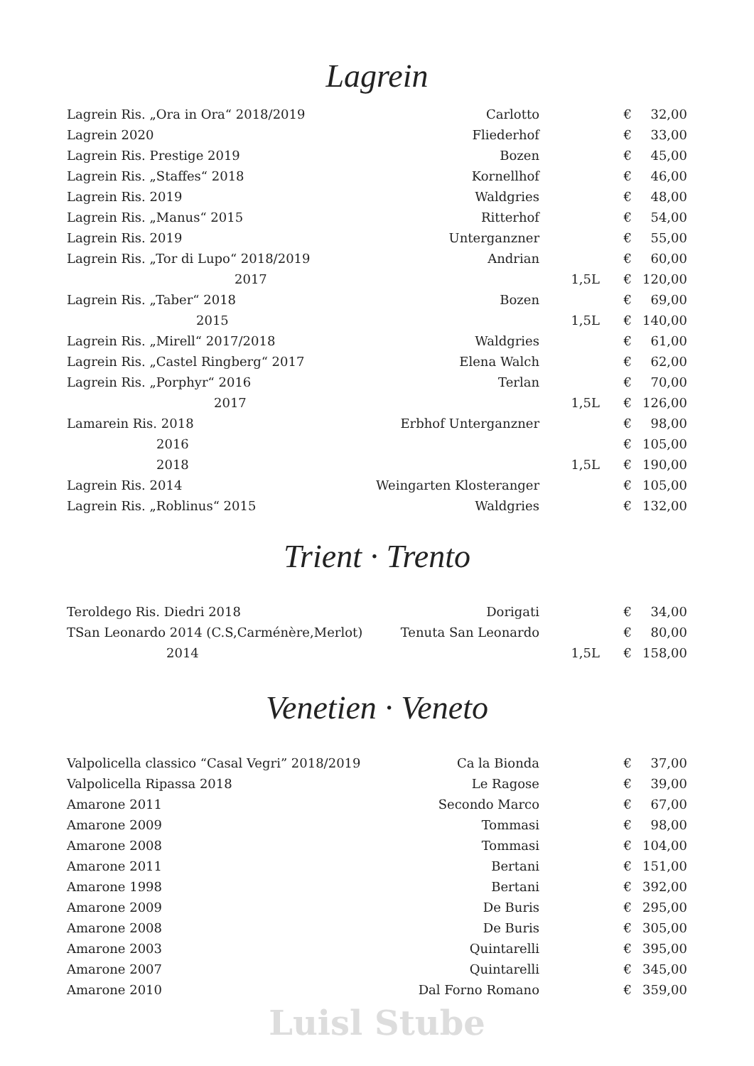Lagrein
| Lagrein Ris. „Ora in Ora“ 2018/2019 | Carlotto | | € | 32,00 |
| Lagrein 2020 | Fliederhof | | € | 33,00 |
| Lagrein Ris. Prestige 2019 | Bozen | | € | 45,00 |
| Lagrein Ris. „Staffes“ 2018 | Kornellhof | | € | 46,00 |
| Lagrein Ris. 2019 | Waldgries | | € | 48,00 |
| Lagrein Ris. „Manus“ 2015 | Ritterhof | | € | 54,00 |
| Lagrein Ris. 2019 | Unterganzner | | € | 55,00 |
| Lagrein Ris. „Tor di Lupo“ 2018/2019 | Andrian | | € | 60,00 |
| 2017 | | 1,5L | € | 120,00 |
| Lagrein Ris. „Taber“ 2018 | Bozen | | € | 69,00 |
| 2015 | | 1,5L | € | 140,00 |
| Lagrein Ris. „Mirell“ 2017/2018 | Waldgries | | € | 61,00 |
| Lagrein Ris. „Castel Ringberg“ 2017 | Elena Walch | | € | 62,00 |
| Lagrein Ris. „Porphyr“ 2016 | Terlan | | € | 70,00 |
| 2017 | | 1,5L | € | 126,00 |
| Lamarein Ris. 2018 | Erbhof Unterganzner | | € | 98,00 |
| 2016 | | | € | 105,00 |
| 2018 | | 1,5L | € | 190,00 |
| Lagrein Ris. 2014 | Weingarten Klosteranger | | € | 105,00 |
| Lagrein Ris. „Roblinus“ 2015 | Waldgries | | € | 132,00 |
Trient · Trento
| Teroldego Ris. Diedri 2018 | Dorigati | | € | 34,00 |
| TSan Leonardo 2014 (C.S,Carménère,Merlot) | Tenuta San Leonardo | | € | 80,00 |
| 2014 | | 1,5L | € | 158,00 |
Venetien · Veneto
| Valpolicella classico “Casal Vegri” 2018/2019 | Ca la Bionda | | € | 37,00 |
| Valpolicella Ripassa 2018 | Le Ragose | | € | 39,00 |
| Amarone 2011 | Secondo Marco | | € | 67,00 |
| Amarone 2009 | Tommasi | | € | 98,00 |
| Amarone 2008 | Tommasi | | € | 104,00 |
| Amarone 2011 | Bertani | | € | 151,00 |
| Amarone 1998 | Bertani | | € | 392,00 |
| Amarone 2009 | De Buris | | € | 295,00 |
| Amarone 2008 | De Buris | | € | 305,00 |
| Amarone 2003 | Quintarelli | | € | 395,00 |
| Amarone 2007 | Quintarelli | | € | 345,00 |
| Amarone 2010 | Dal Forno Romano | | € | 359,00 |
Luisl Stube